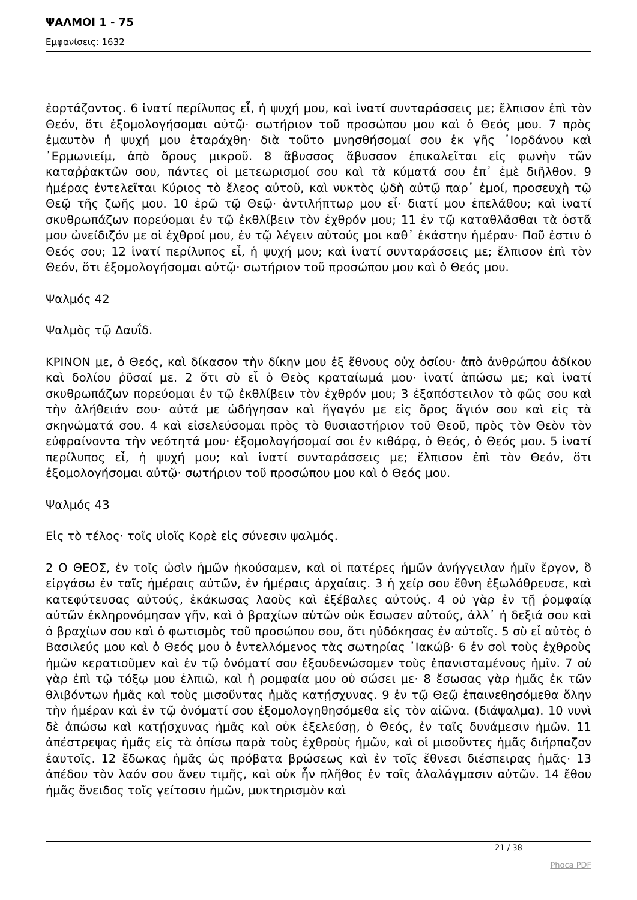ΨΑΛΜΟΙ 1 - 75
Εμφανίσεις: 1632
ἑορτάζοντος. 6 ἱνατί περίλυπος εἶ, ἡ ψυχή μου, καὶ ἱνατί συνταράσσεις με; ἔλπισον ἐπὶ τὸν Θεόν, ὅτι ἐξομολογήσομαι αὐτῷ· σωτήριον τοῦ προσώπου μου καὶ ὁ Θεός μου. 7 πρὸς ἐμαυτὸν ἡ ψυχή μου ἐταράχθη· διὰ τοῦτο μνησθήσομαί σου ἐκ γῆς ᾿Ιορδάνου καὶ ᾿Ερμωνιείμ, ἀπὸ ὄρους μικροῦ. 8 ἄβυσσος ἄβυσσον ἐπικαλεῖται εἰς φωνὴν τῶν καταῤῥακτῶν σου, πάντες οἱ μετεωρισμοί σου καὶ τὰ κύματά σου ἐπ᾿ ἐμὲ διῆλθον. 9 ἡμέρας ἐντελεῖται Κύριος τὸ ἔλεος αὐτοῦ, καὶ νυκτὸς ᾠδὴ αὐτῷ παρ᾿ ἐμοί, προσευχὴ τῷ Θεῷ τῆς ζωῆς μου. 10 ἐρῶ τῷ Θεῷ· ἀντιλήπτωρ μου εἶ· διατί μου ἐπελάθου; καὶ ἱνατί σκυθρωπάζων πορεύομαι ἐν τῷ ἐκθλίβειν τὸν ἐχθρόν μου; 11 ἐν τῷ καταθλᾶσθαι τὰ ὀστᾶ μου ὠνείδιζόν με οἱ ἐχθροί μου, ἐν τῷ λέγειν αὐτούς μοι καθ᾿ ἑκάστην ἡμέραν· Ποῦ ἐστιν ὁ Θεός σου; 12 ἱνατί περίλυπος εἶ, ἡ ψυχή μου; καὶ ἱνατί συνταράσσεις με; ἔλπισον ἐπὶ τὸν Θεόν, ὅτι ἐξομολογήσομαι αὐτῷ· σωτήριον τοῦ προσώπου μου καὶ ὁ Θεός μου.
Ψαλμός 42
Ψαλμὸς τῷ Δαυΐδ.
ΚΡΙΝΟΝ με, ὁ Θεός, καὶ δίκασον τὴν δίκην μου ἐξ ἔθνους οὐχ ὁσίου· ἀπὸ ἀνθρώπου ἀδίκου καὶ δολίου ῥῦσαί με. 2 ὅτι σὺ εἶ ὁ Θεὸς κραταίωμά μου· ἱνατί ἀπώσω με; καὶ ἱνατί σκυθρωπάζων πορεύομαι ἐν τῷ ἐκθλίβειν τὸν ἐχθρόν μου; 3 ἐξαπόστειλον τὸ φῶς σου καὶ τὴν ἀλήθειάν σου· αὐτά με ὡδήγησαν καὶ ἤγαγόν με εἰς ὄρος ἅγιόν σου καὶ εἰς τὰ σκηνώματά σου. 4 καὶ εἰσελεύσομαι πρὸς τὸ θυσιαστήριον τοῦ Θεοῦ, πρὸς τὸν Θεὸν τὸν εὐφραίνοντα τὴν νεότητά μου· ἐξομολογήσομαί σοι ἐν κιθάρᾳ, ὁ Θεός, ὁ Θεός μου. 5 ἱνατί περίλυπος εἶ, ἡ ψυχή μου; καὶ ἱνατί συνταράσσεις με; ἔλπισον ἐπὶ τὸν Θεόν, ὅτι ἐξομολογήσομαι αὐτῷ· σωτήριον τοῦ προσώπου μου καὶ ὁ Θεός μου.
Ψαλμός 43
Εἰς τὸ τέλος· τοῖς υἱοῖς Κορὲ εἰς σύνεσιν ψαλμός.
2 Ο ΘΕΟΣ, ἐν τοῖς ὠσὶν ἡμῶν ἠκούσαμεν, καὶ οἱ πατέρες ἡμῶν ἀνήγγειλαν ἡμῖν ἔργον, ὃ εἰργάσω ἐν ταῖς ἡμέραις αὐτῶν, ἐν ἡμέραις ἀρχαίαις. 3 ἡ χείρ σου ἔθνη ἐξωλόθρευσε, καὶ κατεφύτευσας αὐτούς, ἐκάκωσας λαοὺς καὶ ἐξέβαλες αὐτούς. 4 οὐ γὰρ ἐν τῇ ῥομφαίᾳ αὐτῶν ἐκληρονόμησαν γῆν, καὶ ὁ βραχίων αὐτῶν οὐκ ἔσωσεν αὐτούς, ἀλλ᾿ ἡ δεξιά σου καὶ ὁ βραχίων σου καὶ ὁ φωτισμὸς τοῦ προσώπου σου, ὅτι ηὐδόκησας ἐν αὐτοῖς. 5 σὺ εἶ αὐτὸς ὁ Βασιλεύς μου καὶ ὁ Θεός μου ὁ ἐντελλόμενος τὰς σωτηρίας ᾿Ιακώβ· 6 ἐν σοὶ τοὺς ἐχθροὺς ἡμῶν κερατιοῦμεν καὶ ἐν τῷ ὀνόματί σου ἐξουδενώσομεν τοὺς ἐπανισταμένους ἡμῖν. 7 οὐ γὰρ ἐπὶ τῷ τόξῳ μου ἐλπιῶ, καὶ ἡ ρομφαία μου οὐ σώσει με· 8 ἔσωσας γὰρ ἡμᾶς ἐκ τῶν θλιβόντων ἡμᾶς καὶ τοὺς μισοῦντας ἡμᾶς κατῄσχυνας. 9 ἐν τῷ Θεῷ ἐπαινεθησόμεθα ὅλην τὴν ἡμέραν καὶ ἐν τῷ ὀνόματί σου ἐξομολογηθησόμεθα εἰς τὸν αἰῶνα. (διάψαλμα). 10 νυνὶ δὲ ἀπώσω καὶ κατῄσχυνας ἡμᾶς καὶ οὐκ ἐξελεύσῃ, ὁ Θεός, ἐν ταῖς δυνάμεσιν ἡμῶν. 11 ἀπέστρεψας ἡμᾶς εἰς τὰ ὀπίσω παρὰ τοὺς ἐχθροὺς ἡμῶν, καὶ οἱ μισοῦντες ἡμᾶς διήρπαζον ἑαυτοῖς. 12 ἔδωκας ἡμᾶς ὡς πρόβατα βρώσεως καὶ ἐν τοῖς ἔθνεσι διέσπειρας ἡμᾶς· 13 ἀπέδου τὸν λαόν σου ἄνευ τιμῆς, καὶ οὐκ ἦν πλῆθος ἐν τοῖς ἀλαλάγμασιν αὐτῶν. 14 ἔθου ἡμᾶς ὄνειδος τοῖς γείτοσιν ἡμῶν, μυκτηρισμὸν καὶ
21 / 38
Phoca PDF